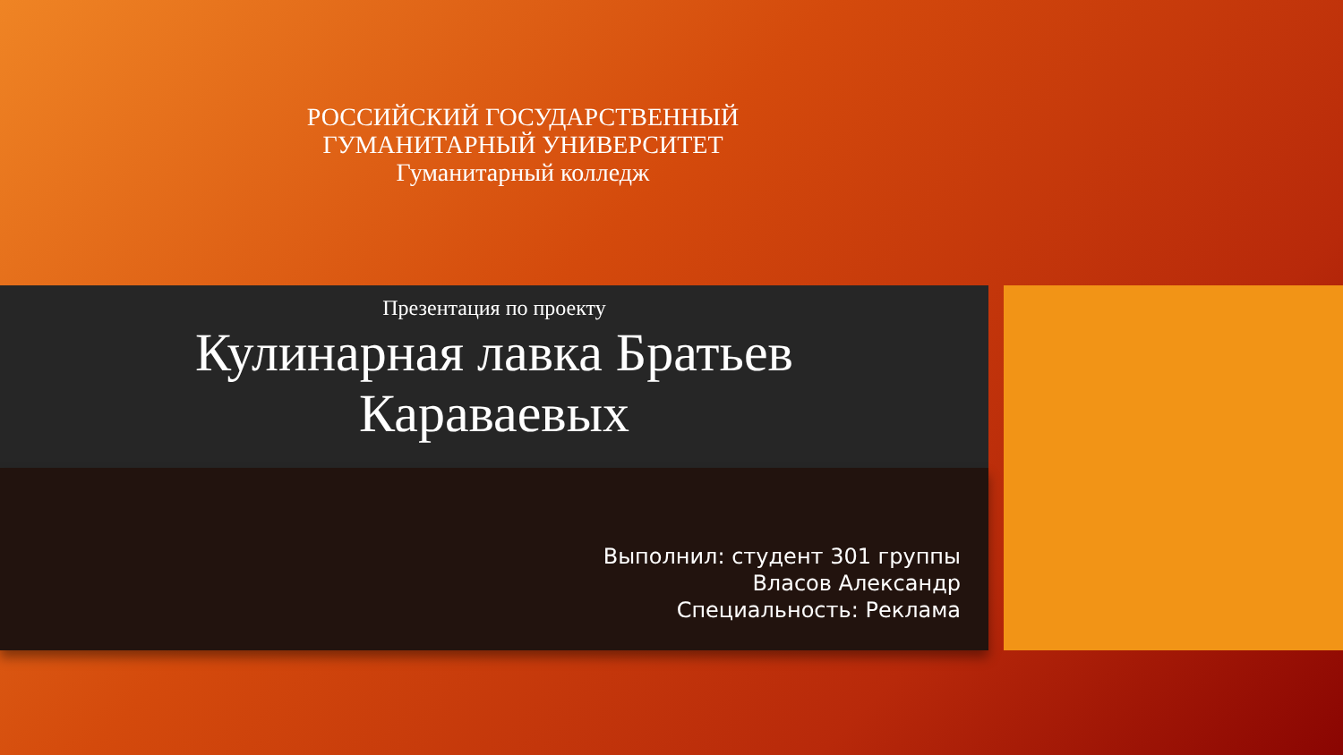РОССИЙСКИЙ ГОСУДАРСТВЕННЫЙ
ГУМАНИТАРНЫЙ УНИВЕРСИТЕТ
Гуманитарный колледж
Презентация по проекту
Кулинарная лавка Братьев
Караваевых
Выполнил: студент 301 группы
Власов Александр
Специальность: Реклама